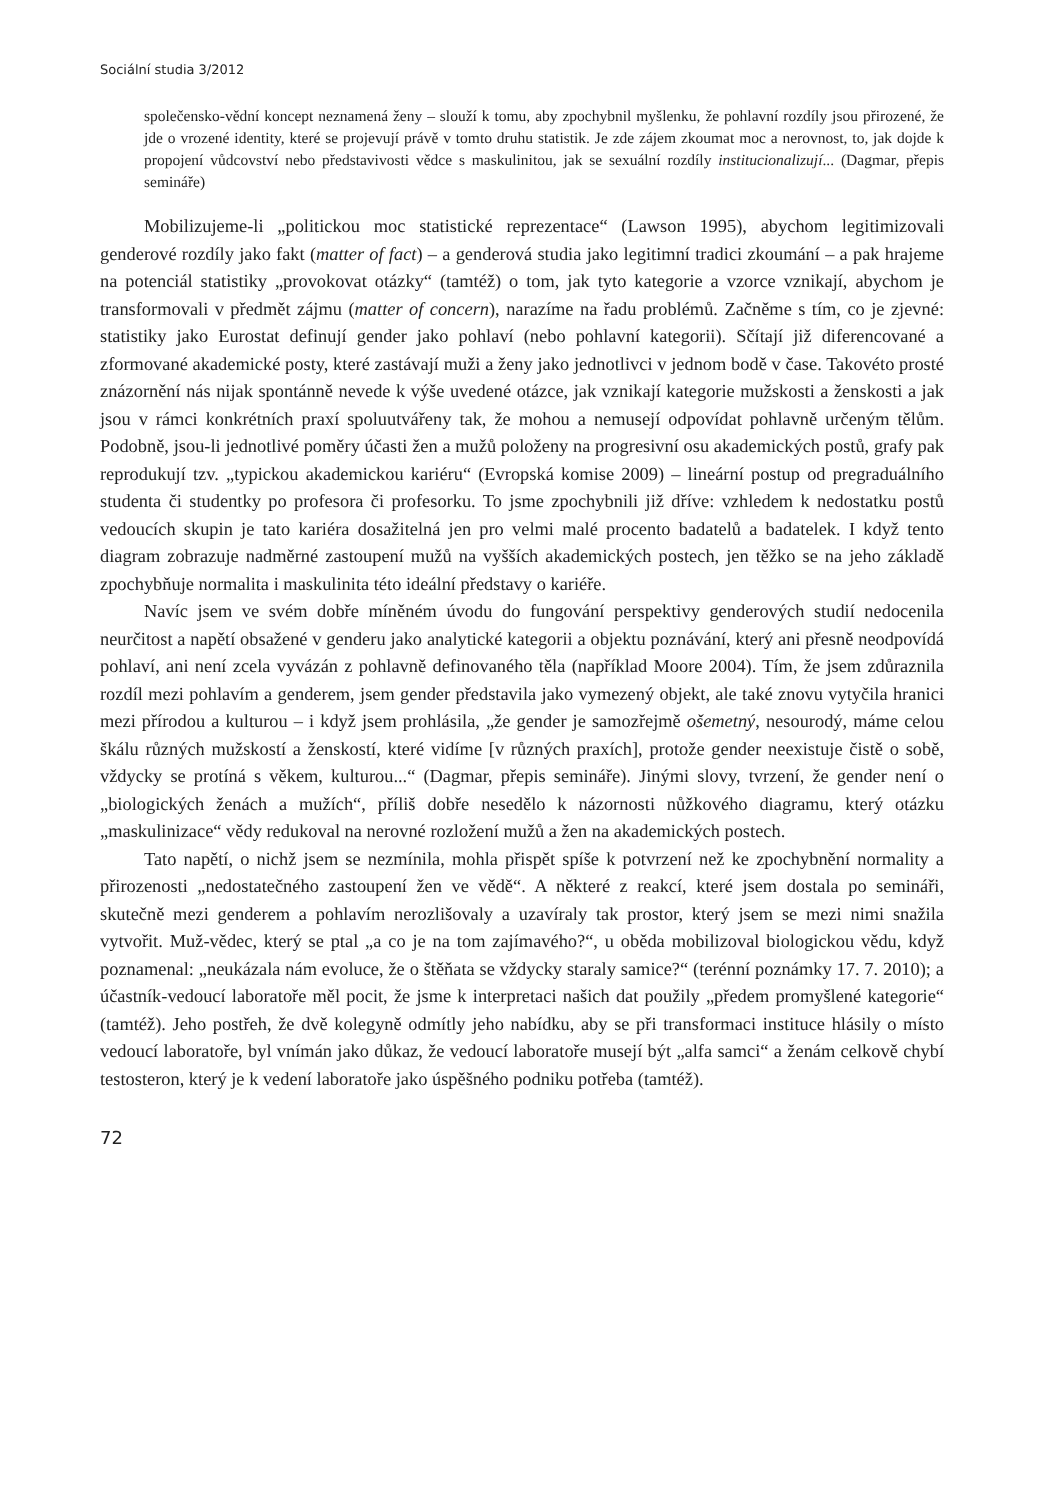Sociální studia 3/2012
společensko-vědní koncept neznamená ženy – slouží k tomu, aby zpochybnil myšlenku, že pohlavní rozdíly jsou přirozené, že jde o vrozené identity, které se projevují právě v tomto druhu statistik. Je zde zájem zkoumat moc a nerovnost, to, jak dojde k propojení vůdcovství nebo představivosti vědce s maskulinitou, jak se sexuální rozdíly institucionalizují... (Dagmar, přepis semináře)
Mobilizujeme-li „politickou moc statistické reprezentace“ (Lawson 1995), abychom legitimizovali genderové rozdíly jako fakt (matter of fact) – a genderová studia jako legitimní tradici zkoumání – a pak hrajeme na potenciál statistiky „provokovat otázky“ (tamtéž) o tom, jak tyto kategorie a vzorce vznikají, abychom je transformovali v předmět zájmu (matter of concern), narazíme na řadu problémů. Začněme s tím, co je zjevné: statistiky jako Eurostat definují gender jako pohlaví (nebo pohlavní kategorii). Sčítají již diferencované a zformované akademické posty, které zastávají muži a ženy jako jednotlivci v jednom bodě v čase. Takovéto prosté znázornění nás nijak spontánně nevede k výše uvedené otázce, jak vznikají kategorie mužskosti a ženskosti a jak jsou v rámci konkrétních praxí spoluutvářeny tak, že mohou a nemusejí odpovídat pohlavně určeným tělům. Podobně, jsou-li jednotlivé poměry účasti žen a mužů položeny na progresivní osu akademických postů, grafy pak reprodukují tzv. „typickou akademickou kariéru“ (Evropská komise 2009) – lineární postup od pregraduálního studenta či studentky po profesora či profesorku. To jsme zpochybnili již dříve: vzhledem k nedostatku postů vedoucích skupin je tato kariéra dosažitelná jen pro velmi malé procento badatelů a badatelek. I když tento diagram zobrazuje nadměrné zastoupení mužů na vyšších akademických postech, jen těžko se na jeho základě zpochybňuje normalita i maskulinita této ideální představy o kariéře.
Navíc jsem ve svém dobře míněném úvodu do fungování perspektivy genderových studií nedocenila neurčitost a napětí obsažené v genderu jako analytické kategorii a objektu poznávání, který ani přesně neodpovídá pohlaví, ani není zcela vyvázán z pohlavně definovaného těla (například Moore 2004). Tím, že jsem zdůraznila rozdíl mezi pohlavím a genderem, jsem gender představila jako vymezený objekt, ale také znovu vytyčila hranici mezi přírodou a kulturou – i když jsem prohlásila, „že gender je samozřejmě ošemetný, nesourodý, máme celou škálu různých mužskostí a ženskostí, které vidíme [v různých praxích], protože gender neexistuje čistě o sobě, vždycky se protíná s věkem, kulturou...“ (Dagmar, přepis semináře). Jinými slovy, tvrzení, že gender není o „biologických ženách a mužích“, příliš dobře nesedělo k názornosti nůžkového diagramu, který otázku „maskulinizace“ vědy redukoval na nerovné rozložení mužů a žen na akademických postech.
Tato napětí, o nichž jsem se nezmínila, mohla přispět spíše k potvrzení než ke zpochybnění normality a přirozenosti „nedostatečného zastoupení žen ve vědě“. A některé z reakcí, které jsem dostala po semináři, skutečně mezi genderem a pohlavím nerozlišovaly a uzavíraly tak prostor, který jsem se mezi nimi snažila vytvořit. Muž-vědec, který se ptal „a co je na tom zajímavého?“, u oběda mobilizoval biologickou vědu, když poznamenal: „neukázala nám evoluce, že o štěňata se vždycky staraly samice?“ (terénní poznámky 17. 7. 2010); a účastník-vedoucí laboratoře měl pocit, že jsme k interpretaci našich dat použily „předem promyšlené kategorie“ (tamtéž). Jeho postřeh, že dvě kolegyně odmítly jeho nabídku, aby se při transformaci instituce hlásily o místo vedoucí laboratoře, byl vnímán jako důkaz, že vedoucí laboratoře musejí být „alfa samci“ a ženám celkově chybí testosteron, který je k vedení laboratoře jako úspěšného podniku potřeba (tamtéž).
72